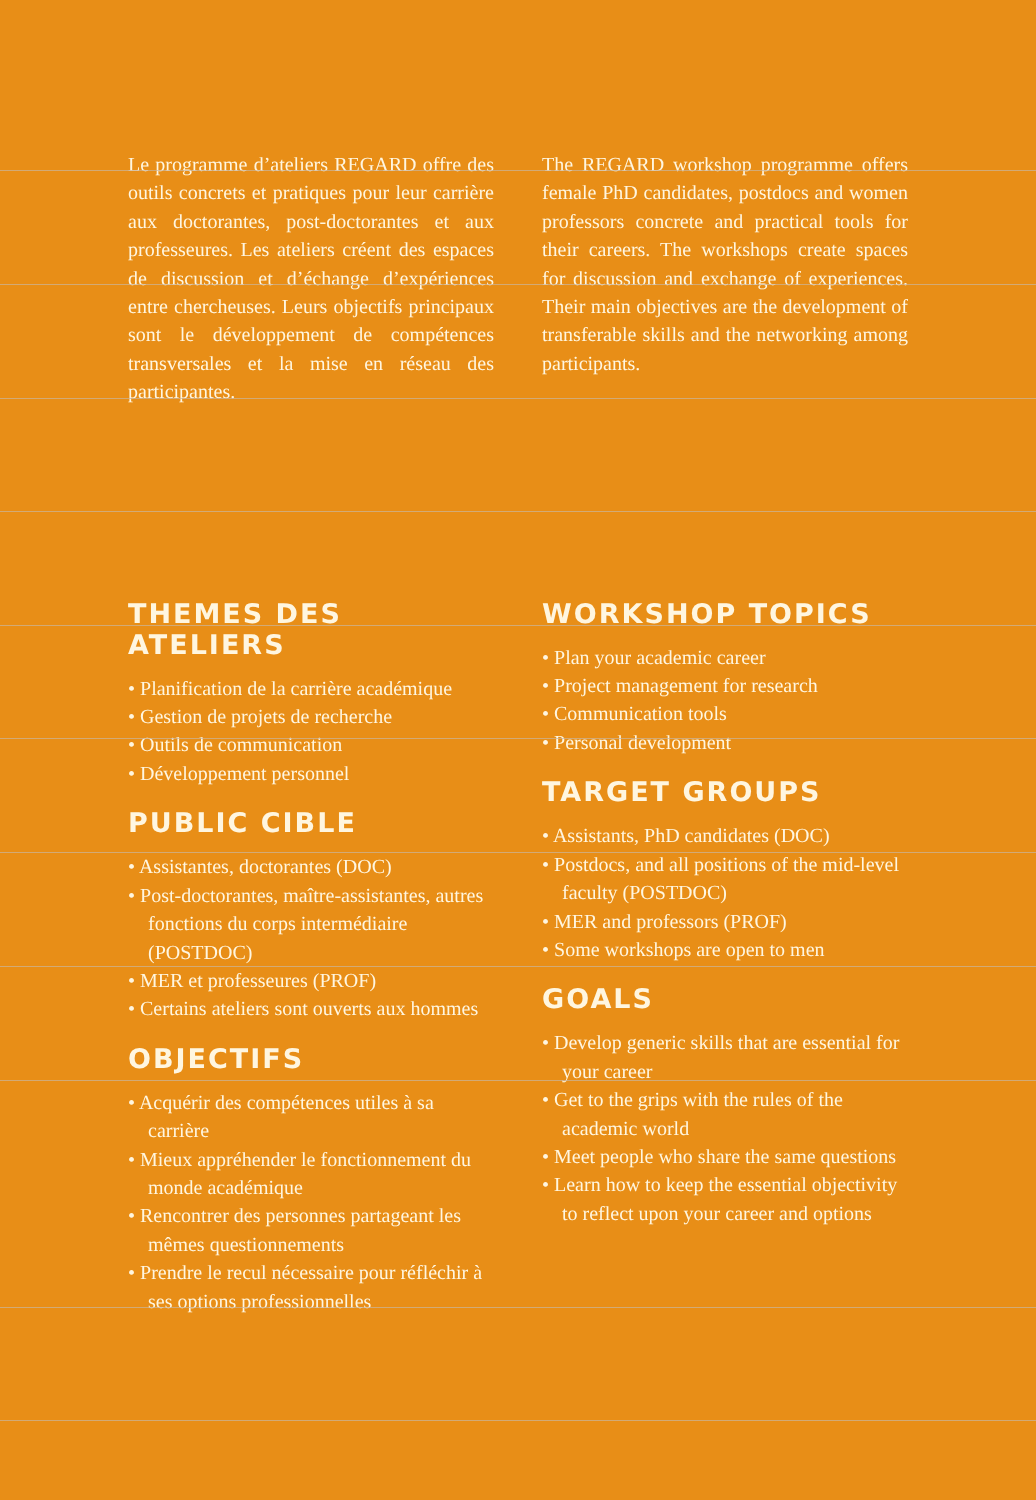Le programme d’ateliers REGARD offre des outils concrets et pratiques pour leur carrière aux doctorantes, post-doctorantes et aux professeures. Les ateliers créent des espaces de discussion et d’échange d’expériences entre chercheuses. Leurs objectifs principaux sont le développement de compétences transversales et la mise en réseau des participantes.
The REGARD workshop programme offers female PhD candidates, postdocs and women professors concrete and practical tools for their careers. The workshops create spaces for discussion and exchange of experiences. Their main objectives are the development of transferable skills and the networking among participants.
THEMES DES ATELIERS
• Planification de la carrière académique
• Gestion de projets de recherche
• Outils de communication
• Développement personnel
PUBLIC CIBLE
• Assistantes, doctorantes (DOC)
• Post-doctorantes, maître-assistantes, autres fonctions du corps intermédiaire (POSTDOC)
• MER et professeures (PROF)
• Certains ateliers sont ouverts aux hommes
OBJECTIFS
• Acquérir des compétences utiles à sa carrière
• Mieux appréhender le fonctionnement du monde académique
• Rencontrer des personnes partageant les mêmes questionnements
• Prendre le recul nécessaire pour réfléchir à ses options professionnelles
WORKSHOP TOPICS
• Plan your academic career
• Project management for research
• Communication tools
• Personal development
TARGET GROUPS
• Assistants, PhD candidates (DOC)
• Postdocs, and all positions of the mid-level faculty (POSTDOC)
• MER and professors (PROF)
• Some workshops are open to men
GOALS
• Develop generic skills that are essential for your career
• Get to the grips with the rules of the academic world
• Meet people who share the same questions
• Learn how to keep the essential objectivity to reflect upon your career and options